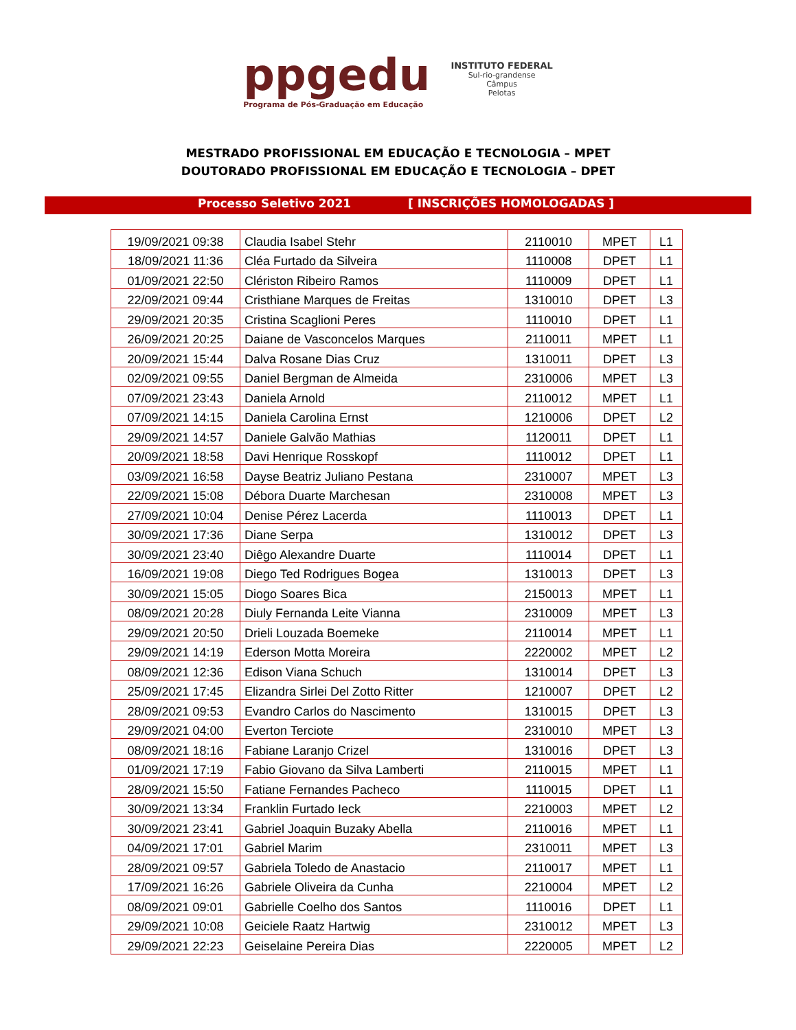ppgedu
Programa de Pós-Graduação em Educação
INSTITUTO FEDERAL
Sul-rio-grandense
Câmpus
Pelotas
MESTRADO PROFISSIONAL EM EDUCAÇÃO E TECNOLOGIA – MPET
DOUTORADO PROFISSIONAL EM EDUCAÇÃO E TECNOLOGIA – DPET
Processo Seletivo 2021 [ INSCRIÇÕES HOMOLOGADAS ]
| 19/09/2021 09:38 | Claudia Isabel Stehr | 2110010 | MPET | L1 |
| 18/09/2021 11:36 | Cléa Furtado da Silveira | 1110008 | DPET | L1 |
| 01/09/2021 22:50 | Clériston Ribeiro Ramos | 1110009 | DPET | L1 |
| 22/09/2021 09:44 | Cristhiane Marques de Freitas | 1310010 | DPET | L3 |
| 29/09/2021 20:35 | Cristina Scaglioni Peres | 1110010 | DPET | L1 |
| 26/09/2021 20:25 | Daiane de Vasconcelos Marques | 2110011 | MPET | L1 |
| 20/09/2021 15:44 | Dalva Rosane Dias Cruz | 1310011 | DPET | L3 |
| 02/09/2021 09:55 | Daniel Bergman de Almeida | 2310006 | MPET | L3 |
| 07/09/2021 23:43 | Daniela Arnold | 2110012 | MPET | L1 |
| 07/09/2021 14:15 | Daniela Carolina Ernst | 1210006 | DPET | L2 |
| 29/09/2021 14:57 | Daniele Galvão Mathias | 1120011 | DPET | L1 |
| 20/09/2021 18:58 | Davi Henrique Rosskopf | 1110012 | DPET | L1 |
| 03/09/2021 16:58 | Dayse Beatriz Juliano Pestana | 2310007 | MPET | L3 |
| 22/09/2021 15:08 | Débora Duarte Marchesan | 2310008 | MPET | L3 |
| 27/09/2021 10:04 | Denise Pérez Lacerda | 1110013 | DPET | L1 |
| 30/09/2021 17:36 | Diane Serpa | 1310012 | DPET | L3 |
| 30/09/2021 23:40 | Diêgo Alexandre Duarte | 1110014 | DPET | L1 |
| 16/09/2021 19:08 | Diego Ted Rodrigues Bogea | 1310013 | DPET | L3 |
| 30/09/2021 15:05 | Diogo Soares Bica | 2150013 | MPET | L1 |
| 08/09/2021 20:28 | Diuly Fernanda Leite Vianna | 2310009 | MPET | L3 |
| 29/09/2021 20:50 | Drieli Louzada Boemeke | 2110014 | MPET | L1 |
| 29/09/2021 14:19 | Ederson Motta Moreira | 2220002 | MPET | L2 |
| 08/09/2021 12:36 | Edison Viana Schuch | 1310014 | DPET | L3 |
| 25/09/2021 17:45 | Elizandra Sirlei Del Zotto Ritter | 1210007 | DPET | L2 |
| 28/09/2021 09:53 | Evandro Carlos do Nascimento | 1310015 | DPET | L3 |
| 29/09/2021 04:00 | Everton Terciote | 2310010 | MPET | L3 |
| 08/09/2021 18:16 | Fabiane Laranjo Crizel | 1310016 | DPET | L3 |
| 01/09/2021 17:19 | Fabio Giovano da Silva Lamberti | 2110015 | MPET | L1 |
| 28/09/2021 15:50 | Fatiane Fernandes Pacheco | 1110015 | DPET | L1 |
| 30/09/2021 13:34 | Franklin Furtado Ieck | 2210003 | MPET | L2 |
| 30/09/2021 23:41 | Gabriel Joaquin Buzaky Abella | 2110016 | MPET | L1 |
| 04/09/2021 17:01 | Gabriel Marim | 2310011 | MPET | L3 |
| 28/09/2021 09:57 | Gabriela Toledo de Anastacio | 2110017 | MPET | L1 |
| 17/09/2021 16:26 | Gabriele Oliveira da Cunha | 2210004 | MPET | L2 |
| 08/09/2021 09:01 | Gabrielle Coelho dos Santos | 1110016 | DPET | L1 |
| 29/09/2021 10:08 | Geiciele Raatz Hartwig | 2310012 | MPET | L3 |
| 29/09/2021 22:23 | Geiselaine Pereira Dias | 2220005 | MPET | L2 |